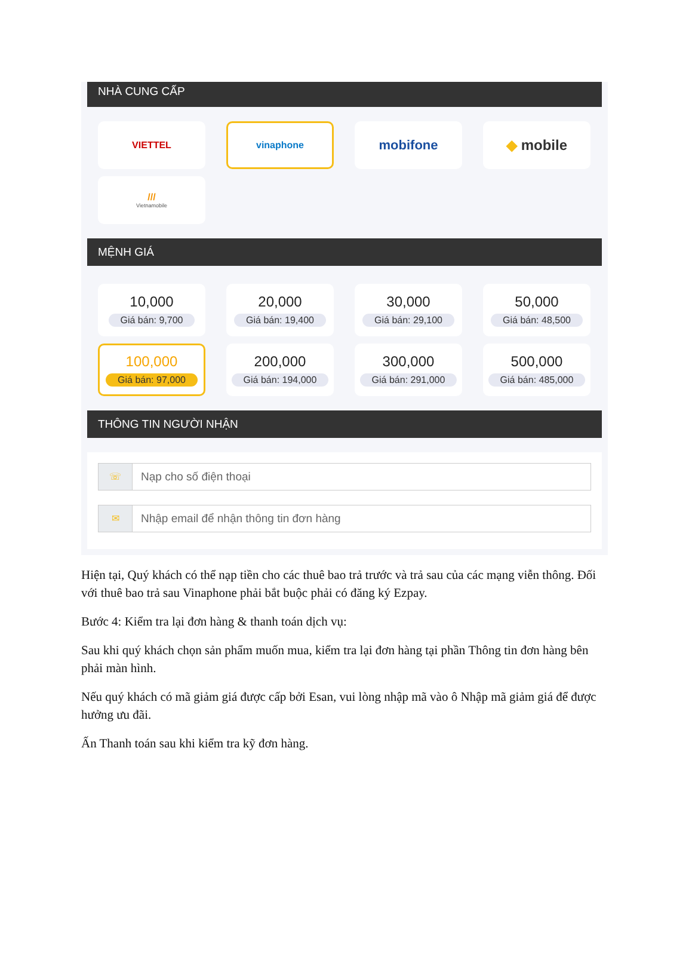NHÀ CUNG CẤP
VIETTEL
vinaphone
mobifone
◆ mobile
///
Vietnamobile
MỆNH GIÁ
10,000
Giá bán: 9,700
20,000
Giá bán: 19,400
30,000
Giá bán: 29,100
50,000
Giá bán: 48,500
100,000
Giá bán: 97,000
200,000
Giá bán: 194,000
300,000
Giá bán: 291,000
500,000
Giá bán: 485,000
THÔNG TIN NGƯỜI NHẬN
☏
Nạp cho số điện thoại
✉
Nhập email để nhận thông tin đơn hàng
Hiện tại, Quý khách có thể nạp tiền cho các thuê bao trả trước và trả sau của các mạng viễn thông. Đối với thuê bao trả sau Vinaphone phải bắt buộc phải có đăng ký Ezpay.
Bước 4: Kiểm tra lại đơn hàng & thanh toán dịch vụ:
Sau khi quý khách chọn sản phẩm muốn mua, kiểm tra lại đơn hàng tại phần Thông tin đơn hàng bên phải màn hình.
Nếu quý khách có mã giảm giá được cấp bởi Esan, vui lòng nhập mã vào ô Nhập mã giảm giá để được hưởng ưu đãi.
Ấn Thanh toán sau khi kiểm tra kỹ đơn hàng.